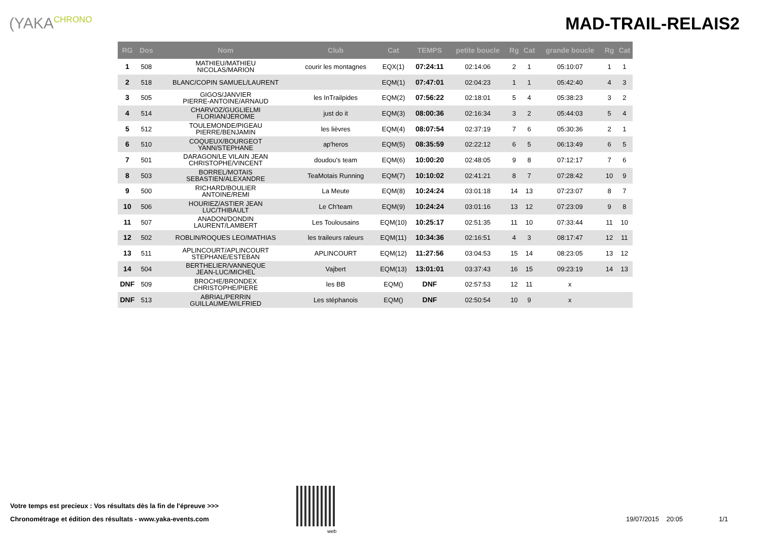(YAKACHRONO
MAD-TRAIL-RELAIS2
| RG | Dos | Nom | Club | Cat | TEMPS | petite boucle | Rg | Cat | grande boucle | Rg | Cat |
| --- | --- | --- | --- | --- | --- | --- | --- | --- | --- | --- | --- |
| 1 | 508 | MATHIEU/MATHIEU NICOLAS/MARION | courir les montagnes | EQX(1) | 07:24:11 | 02:14:06 | 2 | 1 | 05:10:07 | 1 | 1 |
| 2 | 518 | BLANC/COPIN SAMUEL/LAURENT | | EQM(1) | 07:47:01 | 02:04:23 | 1 | 1 | 05:42:40 | 4 | 3 |
| 3 | 505 | GIGOS/JANVIER PIERRE-ANTOINE/ARNAUD | les InTrailpides | EQM(2) | 07:56:22 | 02:18:01 | 5 | 4 | 05:38:23 | 3 | 2 |
| 4 | 514 | CHARVOZ/GUGLIELMI FLORIAN/JEROME | just do it | EQM(3) | 08:00:36 | 02:16:34 | 3 | 2 | 05:44:03 | 5 | 4 |
| 5 | 512 | TOULEMONDE/PIGEAU PIERRE/BENJAMIN | les lièvres | EQM(4) | 08:07:54 | 02:37:19 | 7 | 6 | 05:30:36 | 2 | 1 |
| 6 | 510 | COQUEUX/BOURGEOT YANN/STEPHANE | ap'heros | EQM(5) | 08:35:59 | 02:22:12 | 6 | 5 | 06:13:49 | 6 | 5 |
| 7 | 501 | DARAGON/LE VILAIN JEAN CHRISTOPHE/VINCENT | doudou's team | EQM(6) | 10:00:20 | 02:48:05 | 9 | 8 | 07:12:17 | 7 | 6 |
| 8 | 503 | BORREL/MOTAIS SEBASTIEN/ALEXANDRE | TeaMotais Running | EQM(7) | 10:10:02 | 02:41:21 | 8 | 7 | 07:28:42 | 10 | 9 |
| 9 | 500 | RICHARD/BOULIER ANTOINE/REMI | La Meute | EQM(8) | 10:24:24 | 03:01:18 | 14 | 13 | 07:23:07 | 8 | 7 |
| 10 | 506 | HOURIEZ/ASTIER JEAN LUC/THIBAULT | Le Ch'team | EQM(9) | 10:24:24 | 03:01:16 | 13 | 12 | 07:23:09 | 9 | 8 |
| 11 | 507 | ANADON/DONDIN LAURENT/LAMBERT | Les Toulousains | EQM(10) | 10:25:17 | 02:51:35 | 11 | 10 | 07:33:44 | 11 | 10 |
| 12 | 502 | ROBLIN/ROQUES LEO/MATHIAS | les traileurs raleurs | EQM(11) | 10:34:36 | 02:16:51 | 4 | 3 | 08:17:47 | 12 | 11 |
| 13 | 511 | APLINCOURT/APLINCOURT STEPHANE/ESTEBAN | APLINCOURT | EQM(12) | 11:27:56 | 03:04:53 | 15 | 14 | 08:23:05 | 13 | 12 |
| 14 | 504 | BERTHELIER/VANNEQUE JEAN-LUC/MICHEL | Vajbert | EQM(13) | 13:01:01 | 03:37:43 | 16 | 15 | 09:23:19 | 14 | 13 |
| DNF | 509 | BROCHE/BRONDEX CHRISTOPHE/PIERE | les BB | EQM() | DNF | 02:57:53 | 12 | 11 | x | | |
| DNF | 513 | ABRIAL/PERRIN GUILLAUME/WILFRIED | Les stéphanois | EQM() | DNF | 02:50:54 | 10 | 9 | x | | |
Votre temps est precieux : Vos résultats dès la fin de l'épreuve >>>
Chronométrage et édition des résultats - www.yaka-events.com
web
19/07/2015 20:05 1/1